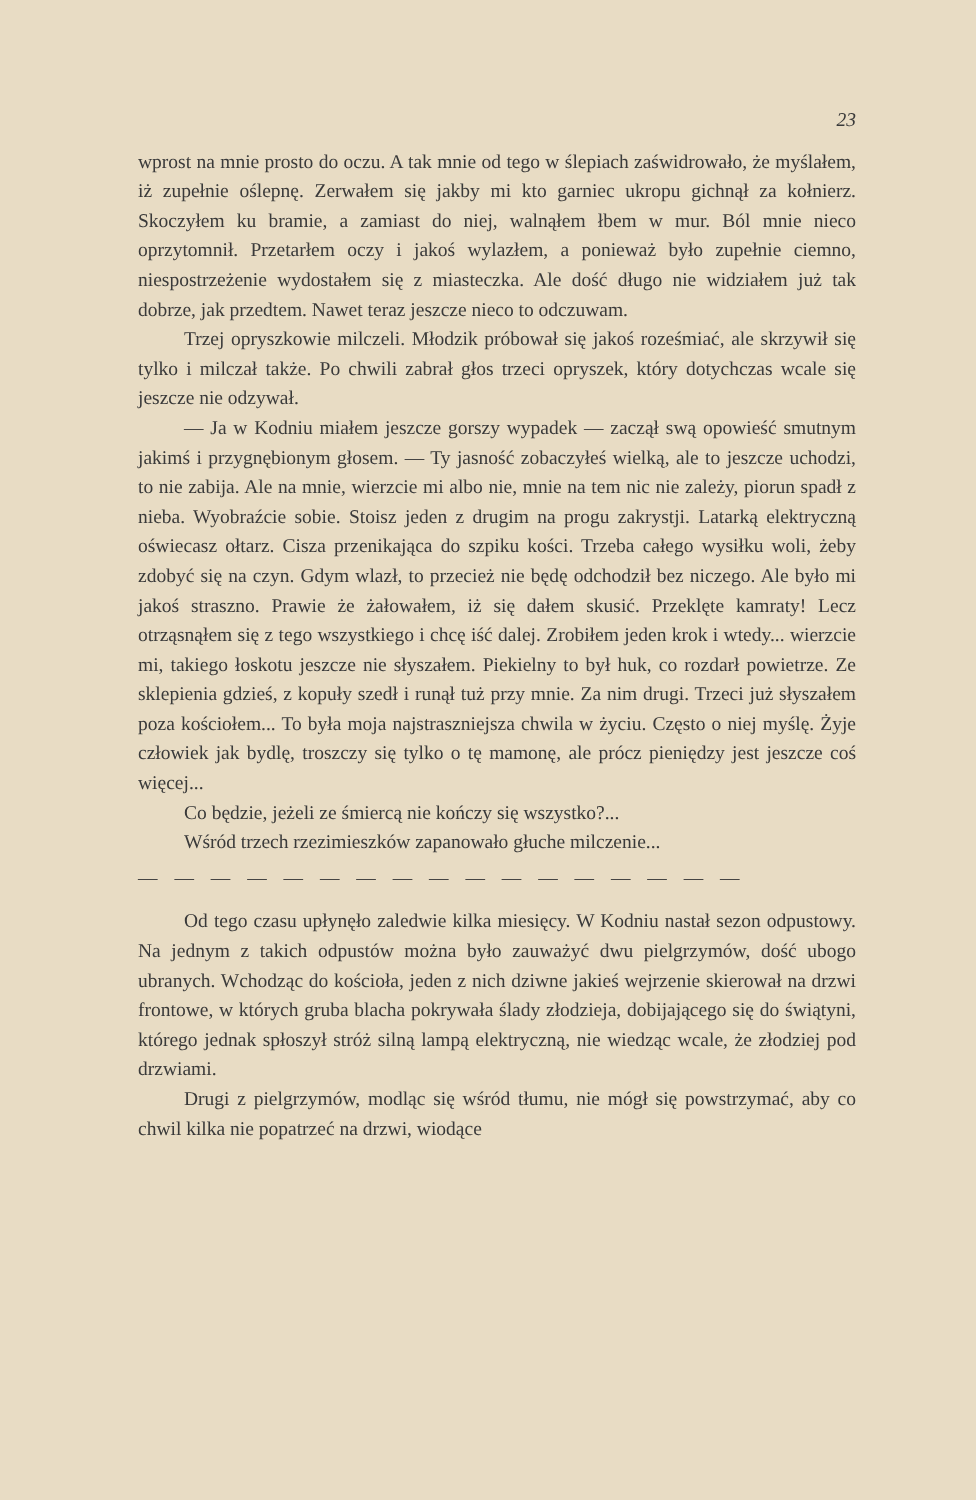23
wprost na mnie prosto do oczu. A tak mnie od tego w ślepiach zaświdrowało, że myślałem, iż zupełnie oślepnę. Zerwałem się jakby mi kto garniec ukropu gichnął za kołnierz. Skoczyłem ku bramie, a zamiast do niej, walnąłem łbem w mur. Ból mnie nieco oprzytomnił. Przetarłem oczy i jakoś wylazłem, a ponieważ było zupełnie ciemno, niespostrzeżenie wydostałem się z miasteczka. Ale dość długo nie widziałem już tak dobrze, jak przedtem. Nawet teraz jeszcze nieco to odczuwam.
Trzej opryszkowie milczeli. Młodzik próbował się jakoś roześmiać, ale skrzywił się tylko i milczał także. Po chwili zabrał głos trzeci opryszek, który dotychczas wcale się jeszcze nie odzywał.
— Ja w Kodniu miałem jeszcze gorszy wypadek — zaczął swą opowieść smutnym jakimś i przygnębionym głosem. — Ty jasność zobaczyłeś wielką, ale to jeszcze uchodzi, to nie zabija. Ale na mnie, wierzcie mi albo nie, mnie na tem nic nie zależy, piorun spadł z nieba. Wyobraźcie sobie. Stoisz jeden z drugim na progu zakrystji. Latarką elektryczną oświecasz ołtarz. Cisza przenikająca do szpiku kości. Trzeba całego wysiłku woli, żeby zdobyć się na czyn. Gdym wlazł, to przecież nie będę odchodził bez niczego. Ale było mi jakoś straszno. Prawie że żałowałem, iż się dałem skusić. Przeklęte kamraty! Lecz otrząsnąłem się z tego wszystkiego i chcę iść dalej. Zrobiłem jeden krok i wtedy... wierzcie mi, takiego łoskotu jeszcze nie słyszałem. Piekielny to był huk, co rozdarł powietrze. Ze sklepienia gdzieś, z kopuły szedł i runął tuż przy mnie. Za nim drugi. Trzeci już słyszałem poza kościołem... To była moja najstraszniejsza chwila w życiu. Często o niej myślę. Żyje człowiek jak bydlę, troszczy się tylko o tę mamonę, ale prócz pieniędzy jest jeszcze coś więcej...
Co będzie, jeżeli ze śmiercą nie kończy się wszystko?...
Wśród trzech rzezimieszków zapanowało głuche milczenie...
— — — — — — — — — — — — — — — — —
Od tego czasu upłynęło zaledwie kilka miesięcy. W Kodniu nastał sezon odpustowy. Na jednym z takich odpustów można było zauważyć dwu pielgrzymów, dość ubogo ubranych. Wchodząc do kościoła, jeden z nich dziwne jakieś wejrzenie skierował na drzwi frontowe, w których gruba blacha pokrywała ślady złodzieja, dobijającego się do świątyni, którego jednak spłoszył stróż silną lampą elektryczną, nie wiedząc wcale, że złodziej pod drzwiami.
Drugi z pielgrzymów, modląc się wśród tłumu, nie mógł się powstrzymać, aby co chwil kilka nie popatrzeć na drzwi, wiodące